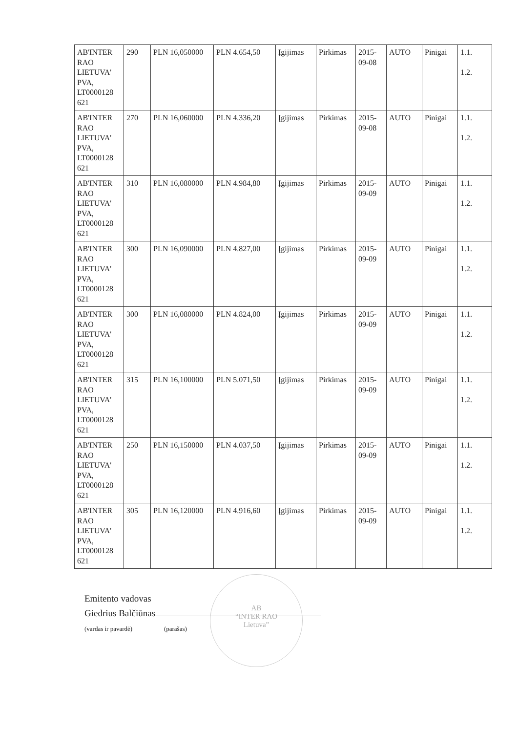| AB'INTER RAO LIETUVA' PVA, LT0000128 621 | 290 | PLN 16,050000 | PLN 4.654,50 | Įgijimas | Pirkimas | 2015-09-08 | AUTO | Pinigai | 1.1. 1.2. |
| AB'INTER RAO LIETUVA' PVA, LT0000128 621 | 270 | PLN 16,060000 | PLN 4.336,20 | Įgijimas | Pirkimas | 2015-09-08 | AUTO | Pinigai | 1.1. 1.2. |
| AB'INTER RAO LIETUVA' PVA, LT0000128 621 | 310 | PLN 16,080000 | PLN 4.984,80 | Įgijimas | Pirkimas | 2015-09-09 | AUTO | Pinigai | 1.1. 1.2. |
| AB'INTER RAO LIETUVA' PVA, LT0000128 621 | 300 | PLN 16,090000 | PLN 4.827,00 | Įgijimas | Pirkimas | 2015-09-09 | AUTO | Pinigai | 1.1. 1.2. |
| AB'INTER RAO LIETUVA' PVA, LT0000128 621 | 300 | PLN 16,080000 | PLN 4.824,00 | Įgijimas | Pirkimas | 2015-09-09 | AUTO | Pinigai | 1.1. 1.2. |
| AB'INTER RAO LIETUVA' PVA, LT0000128 621 | 315 | PLN 16,100000 | PLN 5.071,50 | Įgijimas | Pirkimas | 2015-09-09 | AUTO | Pinigai | 1.1. 1.2. |
| AB'INTER RAO LIETUVA' PVA, LT0000128 621 | 250 | PLN 16,150000 | PLN 4.037,50 | Įgijimas | Pirkimas | 2015-09-09 | AUTO | Pinigai | 1.1. 1.2. |
| AB'INTER RAO LIETUVA' PVA, LT0000128 621 | 305 | PLN 16,120000 | PLN 4.916,60 | Įgijimas | Pirkimas | 2015-09-09 | AUTO | Pinigai | 1.1. 1.2. |
AB
“INTER RAO
Lietuva”
Emitento vadovas
Giedrius Balčiūnas
(vardas ir pavardė) (parašas)